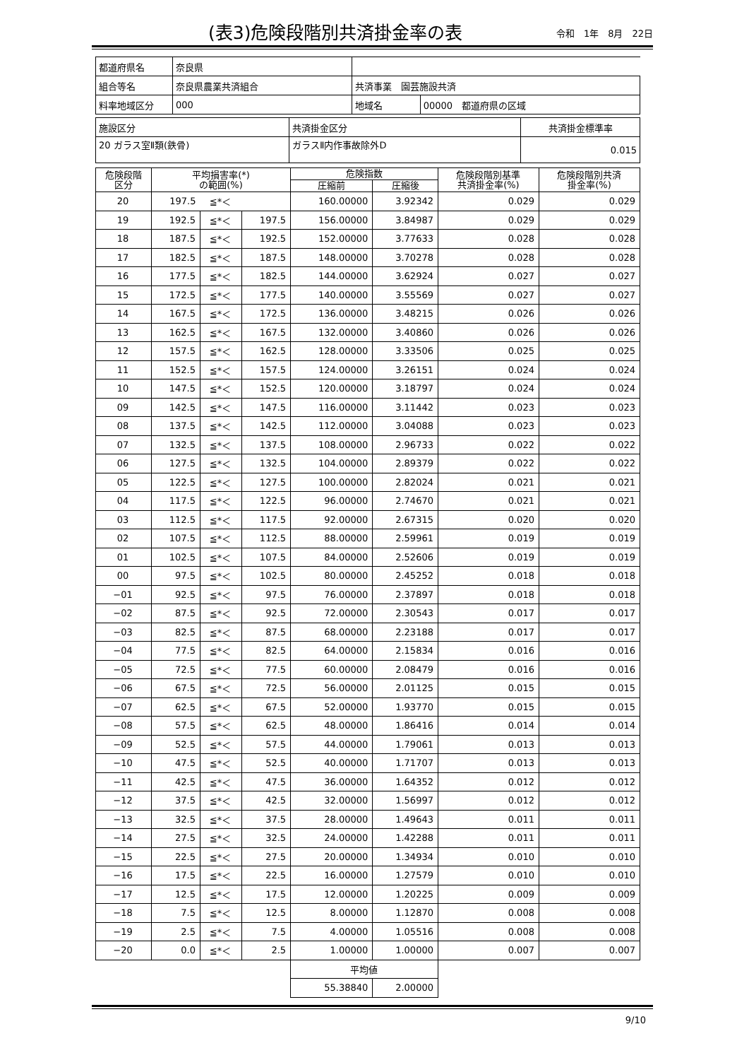(表3)危険段階別共済掛金率の表
令和　1年　8月　22日
| 都道府県名 | 奈良県 | | |
| 組合等名 | 奈良県農業共済組合 | 共済事業 園芸施設共済 | |
| 料率地域区分 | 000 | 地域名 | 00000 都道府県の区域 |
| 施設区分 | 共済掛金区分 | 共済掛金標準率 |
| 20 ガラス室Ⅱ類(鉄骨) | ガラスⅡ内作事故除外D | 0.015 |
| 危険段階 区分 | 平均損害率(*) の範囲(%) | | | 危険指数 | | 危険段階別基準 共済掛金率(%) | 危険段階別共済 掛金率(%) |
| --- | --- | --- | --- | --- | --- | --- | --- |
| | | | | 圧縮前 | 圧縮後 | | |
| 20 | 197.5 | ≦*＜ | | 160.00000 | 3.92342 | 0.029 | 0.029 |
| 19 | 192.5 | ≦*＜ | 197.5 | 156.00000 | 3.84987 | 0.029 | 0.029 |
| 18 | 187.5 | ≦*＜ | 192.5 | 152.00000 | 3.77633 | 0.028 | 0.028 |
| 17 | 182.5 | ≦*＜ | 187.5 | 148.00000 | 3.70278 | 0.028 | 0.028 |
| 16 | 177.5 | ≦*＜ | 182.5 | 144.00000 | 3.62924 | 0.027 | 0.027 |
| 15 | 172.5 | ≦*＜ | 177.5 | 140.00000 | 3.55569 | 0.027 | 0.027 |
| 14 | 167.5 | ≦*＜ | 172.5 | 136.00000 | 3.48215 | 0.026 | 0.026 |
| 13 | 162.5 | ≦*＜ | 167.5 | 132.00000 | 3.40860 | 0.026 | 0.026 |
| 12 | 157.5 | ≦*＜ | 162.5 | 128.00000 | 3.33506 | 0.025 | 0.025 |
| 11 | 152.5 | ≦*＜ | 157.5 | 124.00000 | 3.26151 | 0.024 | 0.024 |
| 10 | 147.5 | ≦*＜ | 152.5 | 120.00000 | 3.18797 | 0.024 | 0.024 |
| 09 | 142.5 | ≦*＜ | 147.5 | 116.00000 | 3.11442 | 0.023 | 0.023 |
| 08 | 137.5 | ≦*＜ | 142.5 | 112.00000 | 3.04088 | 0.023 | 0.023 |
| 07 | 132.5 | ≦*＜ | 137.5 | 108.00000 | 2.96733 | 0.022 | 0.022 |
| 06 | 127.5 | ≦*＜ | 132.5 | 104.00000 | 2.89379 | 0.022 | 0.022 |
| 05 | 122.5 | ≦*＜ | 127.5 | 100.00000 | 2.82024 | 0.021 | 0.021 |
| 04 | 117.5 | ≦*＜ | 122.5 | 96.00000 | 2.74670 | 0.021 | 0.021 |
| 03 | 112.5 | ≦*＜ | 117.5 | 92.00000 | 2.67315 | 0.020 | 0.020 |
| 02 | 107.5 | ≦*＜ | 112.5 | 88.00000 | 2.59961 | 0.019 | 0.019 |
| 01 | 102.5 | ≦*＜ | 107.5 | 84.00000 | 2.52606 | 0.019 | 0.019 |
| 00 | 97.5 | ≦*＜ | 102.5 | 80.00000 | 2.45252 | 0.018 | 0.018 |
| −01 | 92.5 | ≦*＜ | 97.5 | 76.00000 | 2.37897 | 0.018 | 0.018 |
| −02 | 87.5 | ≦*＜ | 92.5 | 72.00000 | 2.30543 | 0.017 | 0.017 |
| −03 | 82.5 | ≦*＜ | 87.5 | 68.00000 | 2.23188 | 0.017 | 0.017 |
| −04 | 77.5 | ≦*＜ | 82.5 | 64.00000 | 2.15834 | 0.016 | 0.016 |
| −05 | 72.5 | ≦*＜ | 77.5 | 60.00000 | 2.08479 | 0.016 | 0.016 |
| −06 | 67.5 | ≦*＜ | 72.5 | 56.00000 | 2.01125 | 0.015 | 0.015 |
| −07 | 62.5 | ≦*＜ | 67.5 | 52.00000 | 1.93770 | 0.015 | 0.015 |
| −08 | 57.5 | ≦*＜ | 62.5 | 48.00000 | 1.86416 | 0.014 | 0.014 |
| −09 | 52.5 | ≦*＜ | 57.5 | 44.00000 | 1.79061 | 0.013 | 0.013 |
| −10 | 47.5 | ≦*＜ | 52.5 | 40.00000 | 1.71707 | 0.013 | 0.013 |
| −11 | 42.5 | ≦*＜ | 47.5 | 36.00000 | 1.64352 | 0.012 | 0.012 |
| −12 | 37.5 | ≦*＜ | 42.5 | 32.00000 | 1.56997 | 0.012 | 0.012 |
| −13 | 32.5 | ≦*＜ | 37.5 | 28.00000 | 1.49643 | 0.011 | 0.011 |
| −14 | 27.5 | ≦*＜ | 32.5 | 24.00000 | 1.42288 | 0.011 | 0.011 |
| −15 | 22.5 | ≦*＜ | 27.5 | 20.00000 | 1.34934 | 0.010 | 0.010 |
| −16 | 17.5 | ≦*＜ | 22.5 | 16.00000 | 1.27579 | 0.010 | 0.010 |
| −17 | 12.5 | ≦*＜ | 17.5 | 12.00000 | 1.20225 | 0.009 | 0.009 |
| −18 | 7.5 | ≦*＜ | 12.5 | 8.00000 | 1.12870 | 0.008 | 0.008 |
| −19 | 2.5 | ≦*＜ | 7.5 | 4.00000 | 1.05516 | 0.008 | 0.008 |
| −20 | 0.0 | ≦*＜ | 2.5 | 1.00000 | 1.00000 | 0.007 | 0.007 |
| | | | | 平均値 | | | |
| | | | | 55.38840 | 2.00000 | | |
9/10